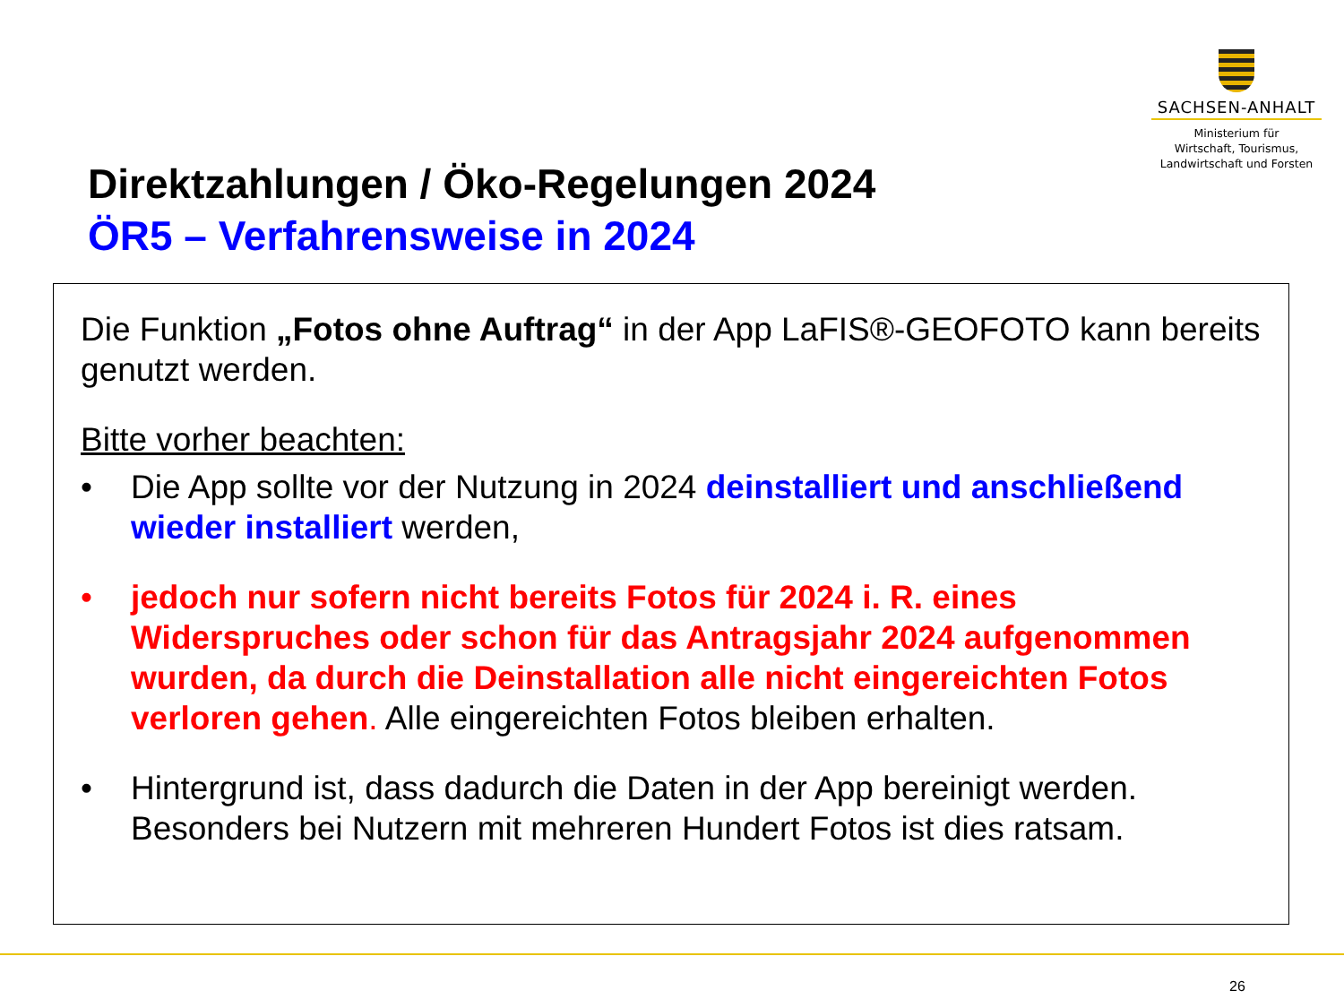SACHSEN-ANHALT
Ministerium für
Wirtschaft, Tourismus,
Landwirtschaft und Forsten
Direktzahlungen / Öko-Regelungen 2024
ÖR5 – Verfahrensweise in 2024
Die Funktion „Fotos ohne Auftrag“ in der App LaFIS®-GEOFOTO kann bereits genutzt werden.
Bitte vorher beachten:
• Die App sollte vor der Nutzung in 2024 deinstalliert und anschließend wieder installiert werden,
• jedoch nur sofern nicht bereits Fotos für 2024 i. R. eines Widerspruches oder schon für das Antragsjahr 2024 aufgenommen wurden, da durch die Deinstallation alle nicht eingereichten Fotos verloren gehen. Alle eingereichten Fotos bleiben erhalten.
• Hintergrund ist, dass dadurch die Daten in der App bereinigt werden. Besonders bei Nutzern mit mehreren Hundert Fotos ist dies ratsam.
26